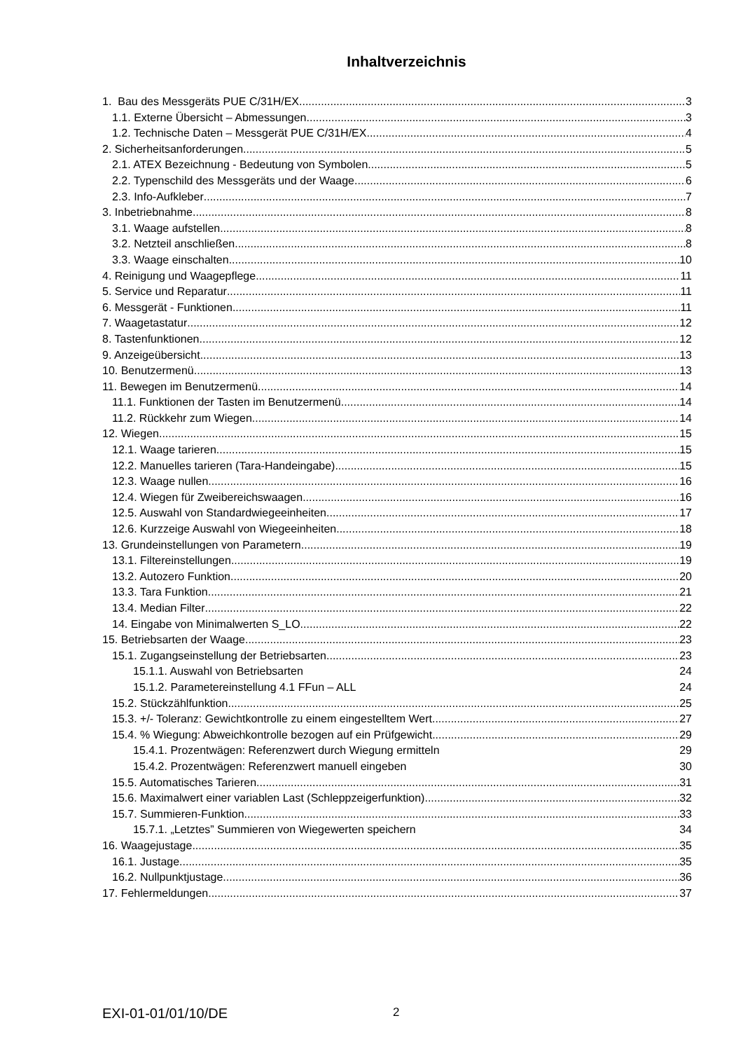Inhaltverzeichnis
1. Bau des Messgeräts PUE C/31H/EX 3
1.1. Externe Übersicht – Abmessungen 3
1.2. Technische Daten – Messgerät PUE C/31H/EX 4
2. Sicherheitsanforderungen 5
2.1. ATEX Bezeichnung - Bedeutung von Symbolen 5
2.2. Typenschild des Messgeräts und der Waage 6
2.3. Info-Aufkleber 7
3. Inbetriebnahme 8
3.1. Waage aufstellen 8
3.2. Netzteil anschließen 8
3.3. Waage einschalten 10
4. Reinigung und Waagepflege 11
5. Service und Reparatur 11
6. Messgerät - Funktionen 11
7. Waagetastatur 12
8. Tastenfunktionen 12
9. Anzeigeübersicht 13
10. Benutzermenü 13
11. Bewegen im Benutzermenü 14
11.1. Funktionen der Tasten im Benutzermenü 14
11.2. Rückkehr zum Wiegen 14
12. Wiegen 15
12.1. Waage tarieren 15
12.2. Manuelles tarieren (Tara-Handeingabe) 15
12.3. Waage nullen 16
12.4. Wiegen für Zweibereichswaagen 16
12.5. Auswahl von Standardwiegeeinheiten 17
12.6. Kurzzeige Auswahl von Wiegeeinheiten 18
13. Grundeinstellungen von Parametern 19
13.1. Filtereinstellungen 19
13.2. Autozero Funktion 20
13.3. Tara Funktion 21
13.4. Median Filter 22
14. Eingabe von Minimalwerten S_LO 22
15. Betriebsarten der Waage 23
15.1. Zugangseinstellung der Betriebsarten 23
15.1.1. Auswahl von Betriebsarten 24
15.1.2. Parametereinstellung 4.1 FFun – ALL 24
15.2. Stückzählfunktion 25
15.3. +/- Toleranz: Gewichtkontrolle zu einem eingestelltem Wert 27
15.4. % Wiegung: Abweichkontrolle bezogen auf ein Prüfgewicht 29
15.4.1. Prozentwägen: Referenzwert durch Wiegung ermitteln 29
15.4.2. Prozentwägen: Referenzwert manuell eingeben 30
15.5. Automatisches Tarieren 31
15.6. Maximalwert einer variablen Last (Schleppzeigerfunktion) 32
15.7. Summieren-Funktion 33
15.7.1. „Letztes” Summieren von Wiegewerten speichern 34
16. Waagejustage 35
16.1. Justage 35
16.2. Nullpunktjustage 36
17. Fehlermeldungen 37
EXI-01-01/01/10/DE 2